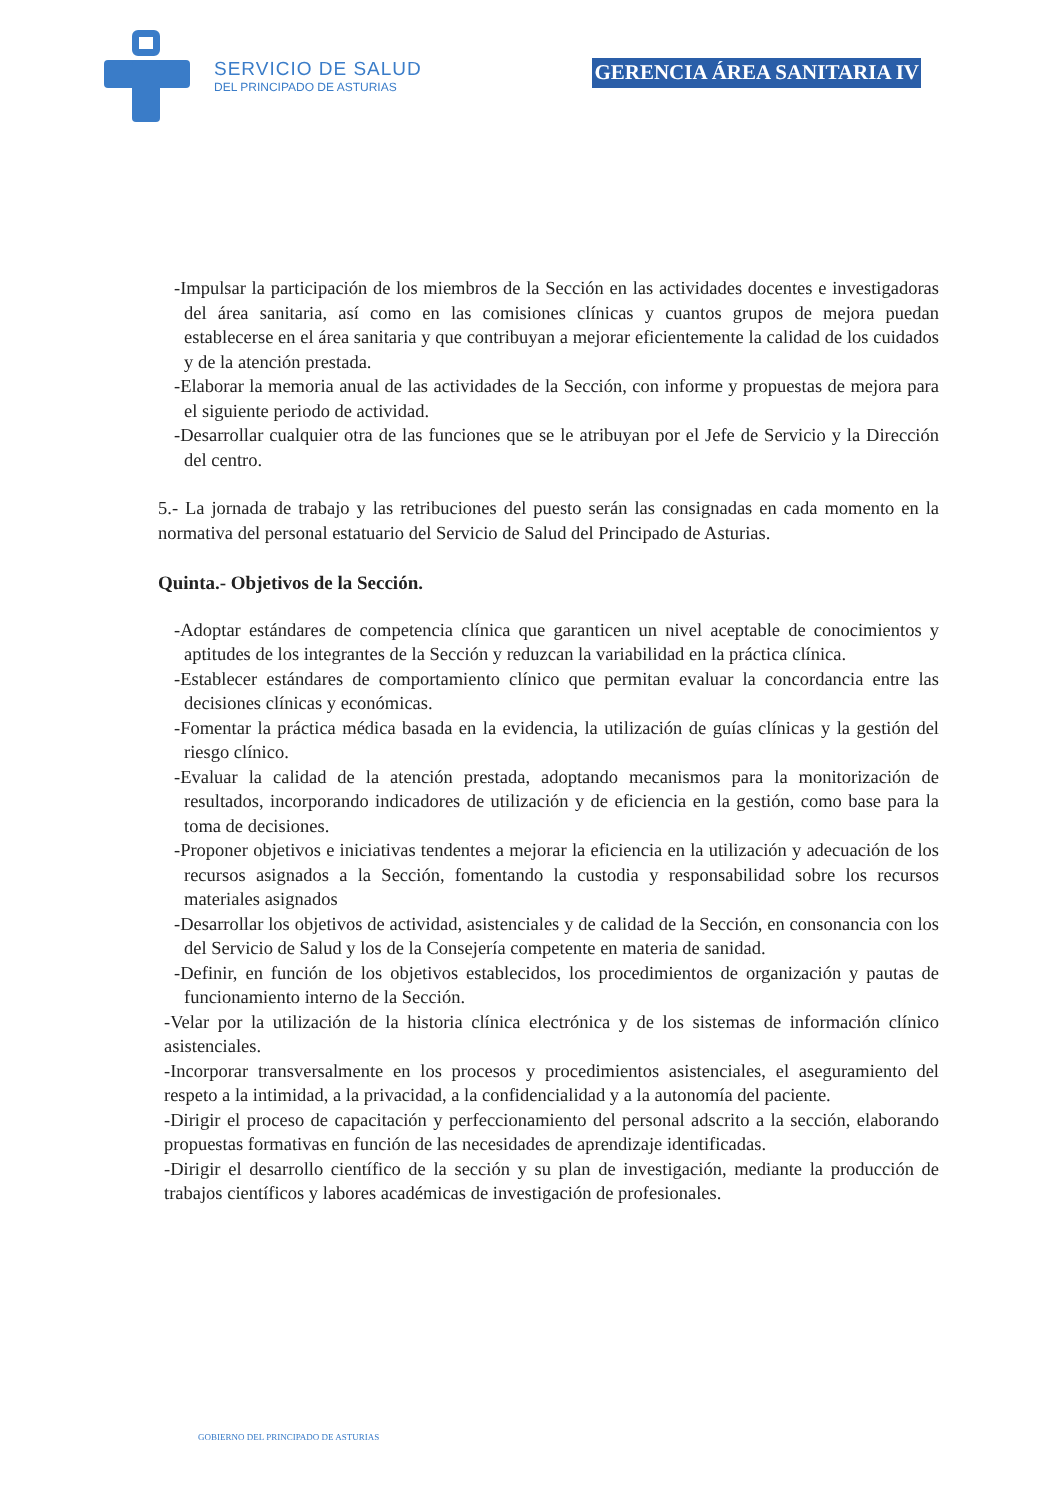SERVICIO DE SALUD
DEL PRINCIPADO DE ASTURIAS
GERENCIA ÁREA SANITARIA IV
-Impulsar la participación de los miembros de la Sección en las actividades docentes e investigadoras del área sanitaria, así como en las comisiones clínicas y cuantos grupos de mejora puedan establecerse en el área sanitaria y que contribuyan a mejorar eficientemente la calidad de los cuidados y de la atención prestada.
-Elaborar la memoria anual de las actividades de la Sección, con informe y propuestas de mejora para el siguiente periodo de actividad.
-Desarrollar cualquier otra de las funciones que se le atribuyan por el Jefe de Servicio y la Dirección del centro.
5.- La jornada de trabajo y las retribuciones del puesto serán las consignadas en cada momento en la normativa del personal estatuario del Servicio de Salud del Principado de Asturias.
Quinta.- Objetivos de la Sección.
-Adoptar estándares de competencia clínica que garanticen un nivel aceptable de conocimientos y aptitudes de los integrantes de la Sección y reduzcan la variabilidad en la práctica clínica.
-Establecer estándares de comportamiento clínico que permitan evaluar la concordancia entre las decisiones clínicas y económicas.
-Fomentar la práctica médica basada en la evidencia, la utilización de guías clínicas y la gestión del riesgo clínico.
-Evaluar la calidad de la atención prestada, adoptando mecanismos para la monitorización de resultados, incorporando indicadores de utilización y de eficiencia en la gestión, como base para la toma de decisiones.
-Proponer objetivos e iniciativas tendentes a mejorar la eficiencia en la utilización y adecuación de los recursos asignados a la Sección, fomentando la custodia y responsabilidad sobre los recursos materiales asignados
-Desarrollar los objetivos de actividad, asistenciales y de calidad de la Sección, en consonancia con los del Servicio de Salud y los de la Consejería competente en materia de sanidad.
-Definir, en función de los objetivos establecidos, los procedimientos de organización y pautas de funcionamiento interno de la Sección.
-Velar por la utilización de la historia clínica electrónica y de los sistemas de información clínico asistenciales.
-Incorporar transversalmente en los procesos y procedimientos asistenciales, el aseguramiento del respeto a la intimidad, a la privacidad, a la confidencialidad y a la autonomía del paciente.
-Dirigir el proceso de capacitación y perfeccionamiento del personal adscrito a la sección, elaborando propuestas formativas en función de las necesidades de aprendizaje identificadas.
-Dirigir el desarrollo científico de la sección y su plan de investigación, mediante la producción de trabajos científicos y labores académicas de investigación de profesionales.
GOBIERNO DEL PRINCIPADO DE ASTURIAS